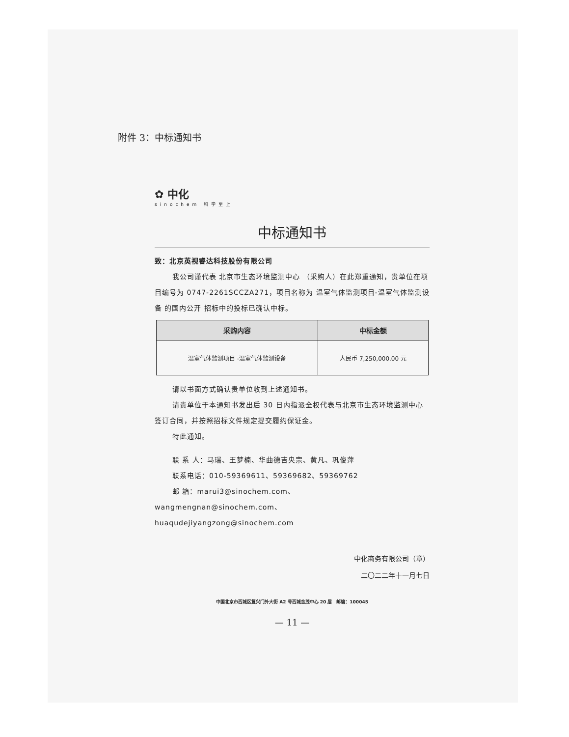附件 3：中标通知书
✿ 中化
sinochem 科学至上
中标通知书
致：北京英视睿达科技股份有限公司
我公司谨代表 北京市生态环境监测中心 （采购人）在此郑重通知，贵单位在项目编号为 0747-2261SCCZA271，项目名称为 温室气体监测项目-温室气体监测设备 的国内公开 招标中的投标已确认中标。
| 采购内容 | 中标金额 |
| --- | --- |
| 温室气体监测项目 -温室气体监测设备 | 人民币 7,250,000.00 元 |
请以书面方式确认贵单位收到上述通知书。
请贵单位于本通知书发出后 30 日内指派全权代表与北京市生态环境监测中心签订合同，并按照招标文件规定提交履约保证金。
特此通知。
联 系 人：马瑞、王梦楠、华曲德吉央宗、黄凡、巩俊萍
联系电话：010-59369611、59369682、59369762
邮 箱：marui3@sinochem.com、
wangmengnan@sinochem.com、
huaqudejiyangzong@sinochem.com
中化商务有限公司（章）
二〇二二年十一月七日
中国北京市西城区复兴门外大街 A2 号西城金茂中心 20 层　邮编：100045
— 11 —